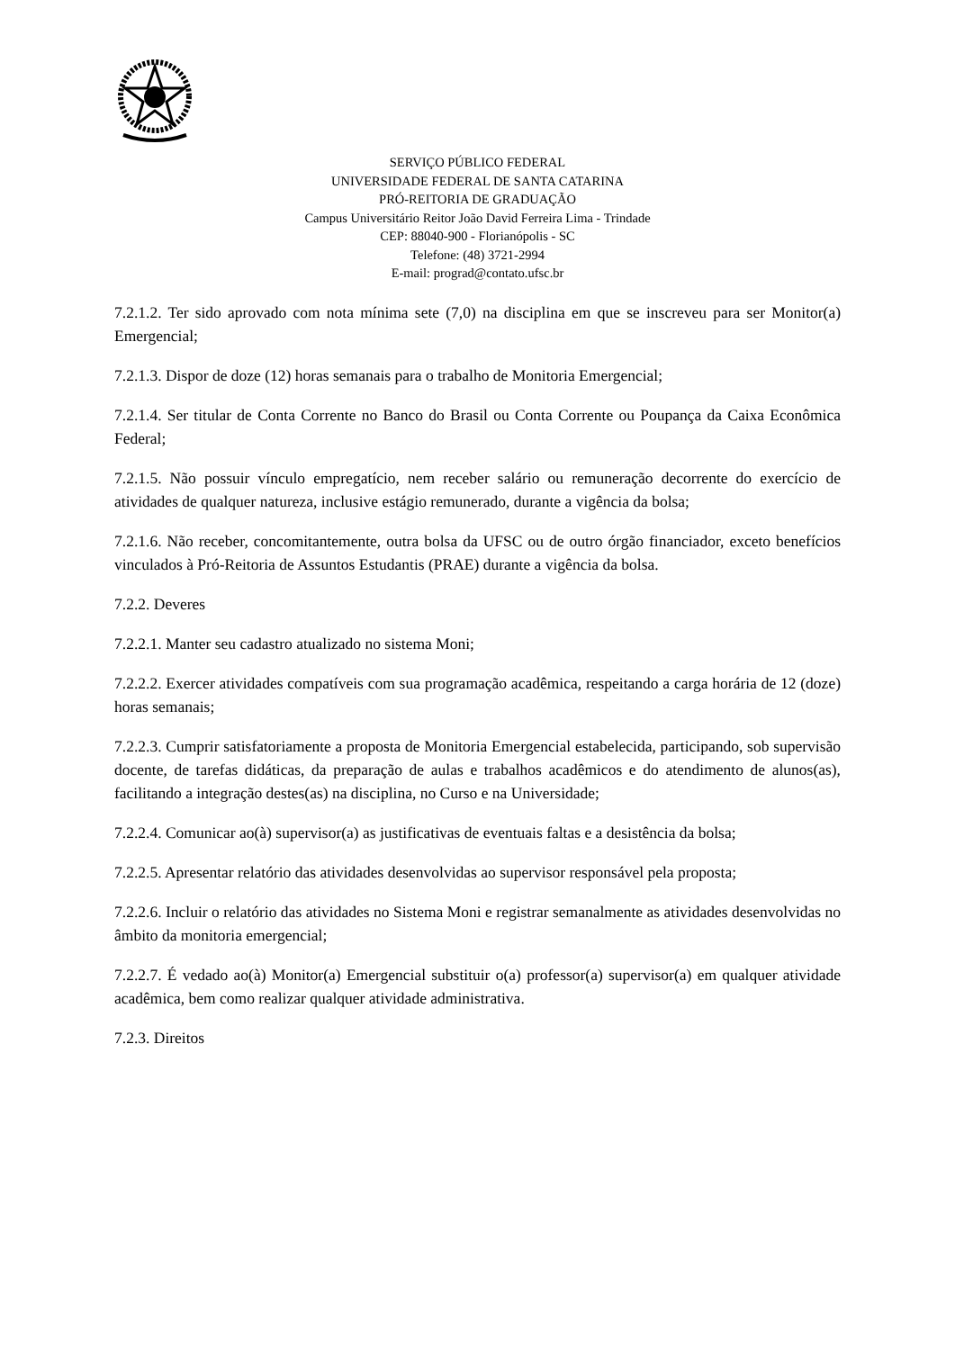SERVIÇO PÚBLICO FEDERAL
UNIVERSIDADE FEDERAL DE SANTA CATARINA
PRÓ-REITORIA DE GRADUAÇÃO
Campus Universitário Reitor João David Ferreira Lima - Trindade
CEP: 88040-900 - Florianópolis - SC
Telefone: (48) 3721-2994
E-mail: prograd@contato.ufsc.br
7.2.1.2. Ter sido aprovado com nota mínima sete (7,0) na disciplina em que se inscreveu para ser Monitor(a) Emergencial;
7.2.1.3. Dispor de doze (12) horas semanais para o trabalho de Monitoria Emergencial;
7.2.1.4. Ser titular de Conta Corrente no Banco do Brasil ou Conta Corrente ou Poupança da Caixa Econômica Federal;
7.2.1.5. Não possuir vínculo empregatício, nem receber salário ou remuneração decorrente do exercício de atividades de qualquer natureza, inclusive estágio remunerado, durante a vigência da bolsa;
7.2.1.6. Não receber, concomitantemente, outra bolsa da UFSC ou de outro órgão financiador, exceto benefícios vinculados à Pró-Reitoria de Assuntos Estudantis (PRAE) durante a vigência da bolsa.
7.2.2. Deveres
7.2.2.1. Manter seu cadastro atualizado no sistema Moni;
7.2.2.2. Exercer atividades compatíveis com sua programação acadêmica, respeitando a carga horária de 12 (doze) horas semanais;
7.2.2.3. Cumprir satisfatoriamente a proposta de Monitoria Emergencial estabelecida, participando, sob supervisão docente, de tarefas didáticas, da preparação de aulas e trabalhos acadêmicos e do atendimento de alunos(as), facilitando a integração destes(as) na disciplina, no Curso e na Universidade;
7.2.2.4. Comunicar ao(à) supervisor(a) as justificativas de eventuais faltas e a desistência da bolsa;
7.2.2.5. Apresentar relatório das atividades desenvolvidas ao supervisor responsável pela proposta;
7.2.2.6. Incluir o relatório das atividades no Sistema Moni e registrar semanalmente as atividades desenvolvidas no âmbito da monitoria emergencial;
7.2.2.7. É vedado ao(à) Monitor(a) Emergencial substituir o(a) professor(a) supervisor(a) em qualquer atividade acadêmica, bem como realizar qualquer atividade administrativa.
7.2.3. Direitos